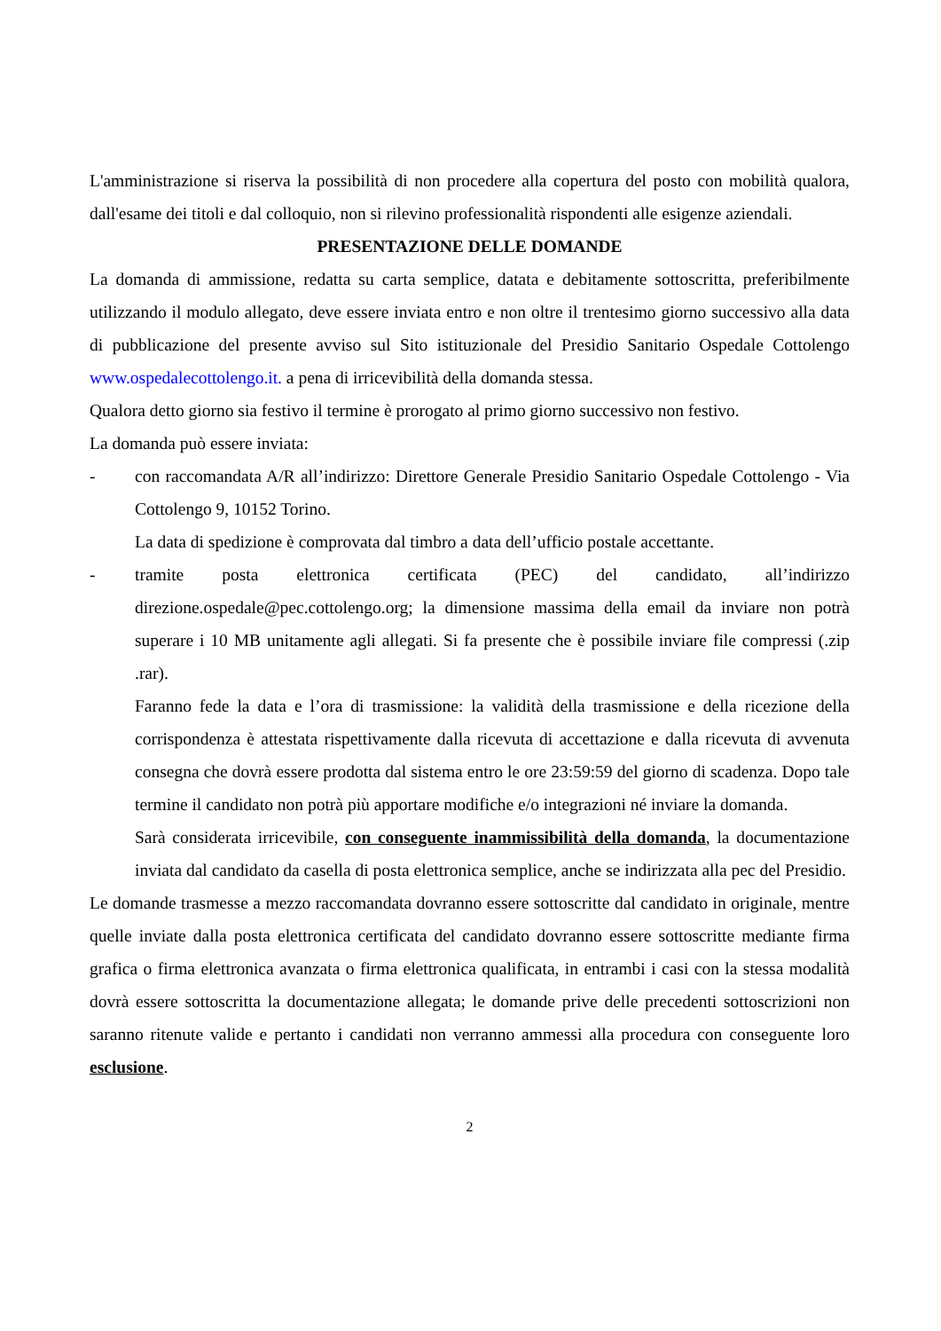L'amministrazione si riserva la possibilità di non procedere alla copertura del posto con mobilità qualora, dall'esame dei titoli e dal colloquio, non si rilevino professionalità rispondenti alle esigenze aziendali.
PRESENTAZIONE DELLE DOMANDE
La domanda di ammissione, redatta su carta semplice, datata e debitamente sottoscritta, preferibilmente utilizzando il modulo allegato, deve essere inviata entro e non oltre il trentesimo giorno successivo alla data di pubblicazione del presente avviso sul Sito istituzionale del Presidio Sanitario Ospedale Cottolengo www.ospedalecottolengo.it. a pena di irricevibilità della domanda stessa.
Qualora detto giorno sia festivo il termine è prorogato al primo giorno successivo non festivo.
La domanda può essere inviata:
- con raccomandata A/R all’indirizzo: Direttore Generale Presidio Sanitario Ospedale Cottolengo - Via Cottolengo 9, 10152 Torino.
La data di spedizione è comprovata dal timbro a data dell’ufficio postale accettante.
- tramite posta elettronica certificata (PEC) del candidato, all’indirizzo direzione.ospedale@pec.cottolengo.org; la dimensione massima della email da inviare non potrà superare i 10 MB unitamente agli allegati. Si fa presente che è possibile inviare file compressi (.zip .rar).
Faranno fede la data e l’ora di trasmissione: la validità della trasmissione e della ricezione della corrispondenza è attestata rispettivamente dalla ricevuta di accettazione e dalla ricevuta di avvenuta consegna che dovrà essere prodotta dal sistema entro le ore 23:59:59 del giorno di scadenza. Dopo tale termine il candidato non potrà più apportare modifiche e/o integrazioni né inviare la domanda.
Sarà considerata irricevibile, con conseguente inammissibilità della domanda, la documentazione inviata dal candidato da casella di posta elettronica semplice, anche se indirizzata alla pec del Presidio.
Le domande trasmesse a mezzo raccomandata dovranno essere sottoscritte dal candidato in originale, mentre quelle inviate dalla posta elettronica certificata del candidato dovranno essere sottoscritte mediante firma grafica o firma elettronica avanzata o firma elettronica qualificata, in entrambi i casi con la stessa modalità dovrà essere sottoscritta la documentazione allegata; le domande prive delle precedenti sottoscrizioni non saranno ritenute valide e pertanto i candidati non verranno ammessi alla procedura con conseguente loro esclusione.
2